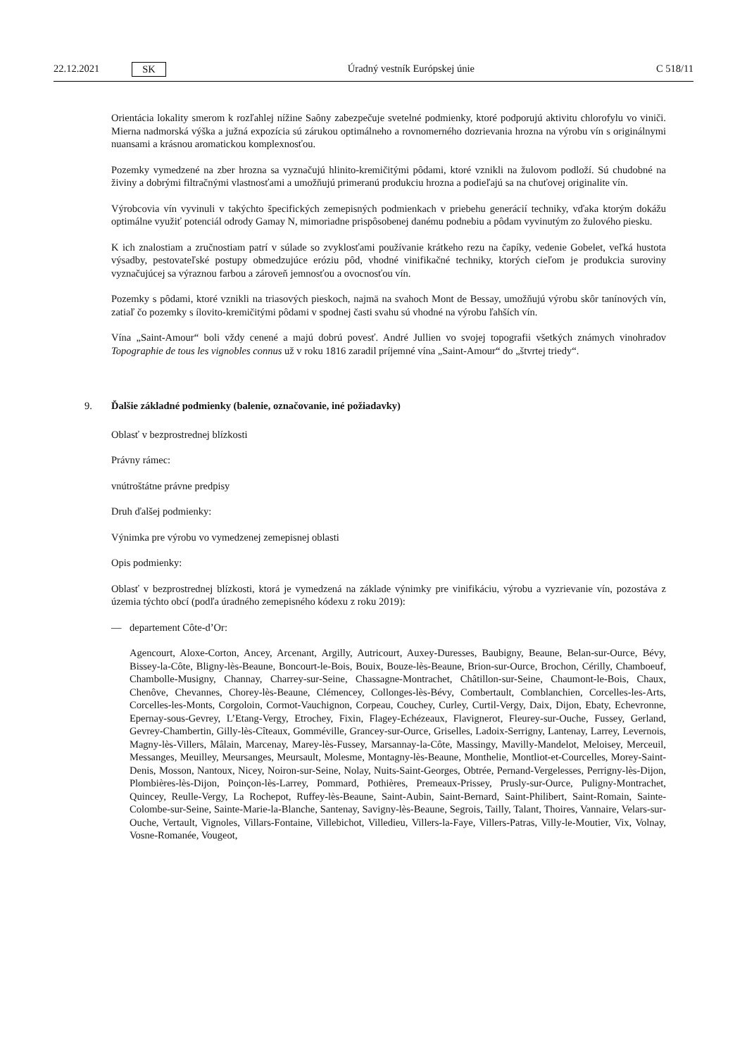22.12.2021 SK Úradný vestník Európskej únie C 518/11
Orientácia lokality smerom k rozľahlej nížine Saôny zabezpečuje svetelné podmienky, ktoré podporujú aktivitu chlorofylu vo viniči. Mierna nadmorská výška a južná expozícia sú zárukou optimálneho a rovnomerného dozrievania hrozna na výrobu vín s originálnymi nuansami a krásnou aromatickou komplexnosťou.
Pozemky vymedzené na zber hrozna sa vyznačujú hlinito-kremičitými pôdami, ktoré vznikli na žulovom podloží. Sú chudobné na živiny a dobrými filtračnými vlastnosťami a umožňujú primeranú produkciu hrozna a podieľajú sa na chuťovej originalite vín.
Výrobcovia vín vyvinuli v takýchto špecifických zemepisných podmienkach v priebehu generácií techniky, vďaka ktorým dokážu optimálne využiť potenciál odrody Gamay N, mimoriadne prispôsobenej danému podnebiu a pôdam vyvinutým zo žulového piesku.
K ich znalostiam a zručnostiam patrí v súlade so zvyklosťami používanie krátkeho rezu na čapíky, vedenie Gobelet, veľká hustota výsadby, pestovateľské postupy obmedzujúce eróziu pôd, vhodné vinifikačné techniky, ktorých cieľom je produkcia suroviny vyznačujúcej sa výraznou farbou a zároveň jemnosťou a ovocnosťou vín.
Pozemky s pôdami, ktoré vznikli na triasových pieskoch, najmä na svahoch Mont de Bessay, umožňujú výrobu skôr tanínových vín, zatiaľ čo pozemky s ílovito-kremičitými pôdami v spodnej časti svahu sú vhodné na výrobu ľahších vín.
Vína „Saint-Amour“ boli vždy cenené a majú dobrú povesť. André Jullien vo svojej topografii všetkých známych vinohradov Topographie de tous les vignobles connus už v roku 1816 zaradil príjemné vína „Saint-Amour“ do „štvrtej triedy“.
9. Ďalšie základné podmienky (balenie, označovanie, iné požiadavky)
Oblasť v bezprostrednej blízkosti
Právny rámec:
vnútroštátne právne predpisy
Druh ďalšej podmienky:
Výnimka pre výrobu vo vymedzenej zemepisnej oblasti
Opis podmienky:
Oblasť v bezprostrednej blízkosti, ktorá je vymedzená na základe výnimky pre vinifikáciu, výrobu a vyzrievanie vín, pozostáva z územia týchto obcí (podľa úradného zemepisného kódexu z roku 2019):
— departement Côte-d’Or:
Agencourt, Aloxe-Corton, Ancey, Arcenant, Argilly, Autricourt, Auxey-Duresses, Baubigny, Beaune, Belan-sur-Ource, Bévy, Bissey-la-Côte, Bligny-lès-Beaune, Boncourt-le-Bois, Bouix, Bouze-lès-Beaune, Brion-sur-Ource, Brochon, Cérilly, Chamboeuf, Chambolle-Musigny, Channay, Charrey-sur-Seine, Chassagne-Montrachet, Châtillon-sur-Seine, Chaumont-le-Bois, Chaux, Chenôve, Chevannes, Chorey-lès-Beaune, Clémencey, Collonges-lès-Bévy, Combertault, Comblanchien, Corcelles-les-Arts, Corcelles-les-Monts, Corgoloin, Cormot-Vauchignon, Corpeau, Couchey, Curley, Curtil-Vergy, Daix, Dijon, Ebaty, Echevronne, Epernay-sous-Gevrey, L’Etang-Vergy, Etrochey, Fixin, Flagey-Echézeaux, Flavignerot, Fleurey-sur-Ouche, Fussey, Gerland, Gevrey-Chambertin, Gilly-lès-Cîteaux, Gomméville, Grancey-sur-Ource, Griselles, Ladoix-Serrigny, Lantenay, Larrey, Levernois, Magny-lès-Villers, Mâlain, Marcenay, Marey-lès-Fussey, Marsannay-la-Côte, Massingy, Mavilly-Mandelot, Meloisey, Merceuil, Messanges, Meuilley, Meursanges, Meursault, Molesme, Montagny-lès-Beaune, Monthelie, Montliot-et-Courcelles, Morey-Saint-Denis, Mosson, Nantoux, Nicey, Noiron-sur-Seine, Nolay, Nuits-Saint-Georges, Obtrée, Pernand-Vergelesses, Perrigny-lès-Dijon, Plombières-lès-Dijon, Poinçon-lès-Larrey, Pommard, Pothières, Premeaux-Prissey, Prusly-sur-Ource, Puligny-Montrachet, Quincey, Reulle-Vergy, La Rochepot, Ruffey-lès-Beaune, Saint-Aubin, Saint-Bernard, Saint-Philibert, Saint-Romain, Sainte-Colombe-sur-Seine, Sainte-Marie-la-Blanche, Santenay, Savigny-lès-Beaune, Segrois, Tailly, Talant, Thoires, Vannaire, Velars-sur-Ouche, Vertault, Vignoles, Villars-Fontaine, Villebichot, Villedieu, Villers-la-Faye, Villers-Patras, Villy-le-Moutier, Vix, Volnay, Vosne-Romanée, Vougeot,